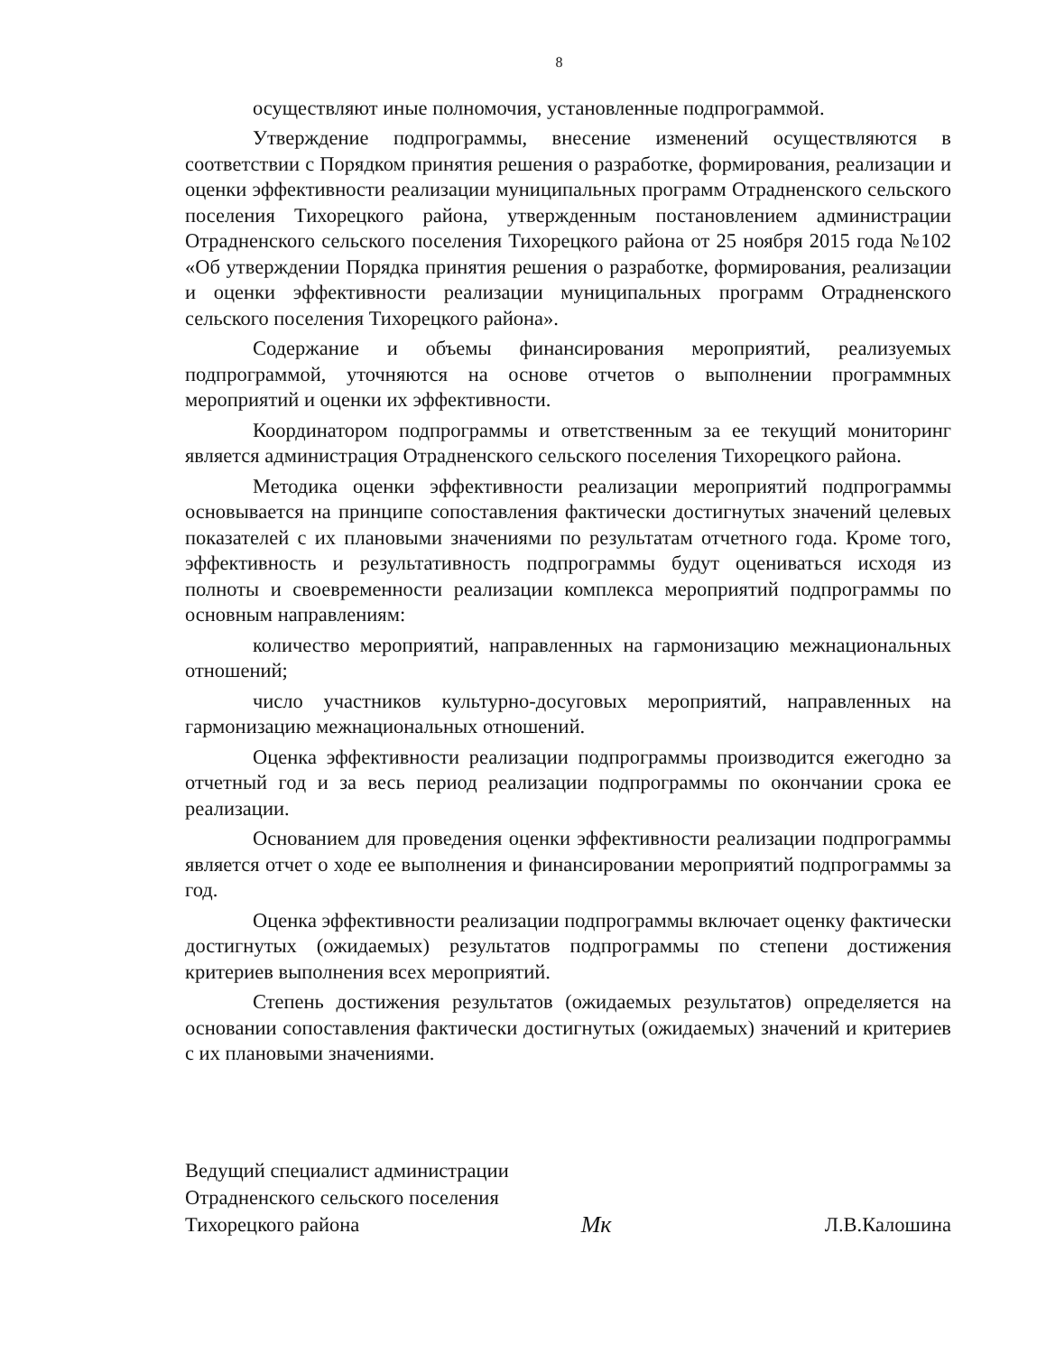8
осуществляют иные полномочия, установленные подпрограммой.
Утверждение подпрограммы, внесение изменений осуществляются в соответствии с Порядком принятия решения о разработке, формирования, реализации и оценки эффективности реализации муниципальных программ Отрадненского сельского поселения Тихорецкого района, утвержденным постановлением администрации Отрадненского сельского поселения Тихорецкого района от 25 ноября 2015 года №102 «Об утверждении Порядка принятия решения о разработке, формирования, реализации и оценки эффективности реализации муниципальных программ Отрадненского сельского поселения Тихорецкого района».
Содержание и объемы финансирования мероприятий, реализуемых подпрограммой, уточняются на основе отчетов о выполнении программных мероприятий и оценки их эффективности.
Координатором подпрограммы и ответственным за ее текущий мониторинг является администрация Отрадненского сельского поселения Тихорецкого района.
Методика оценки эффективности реализации мероприятий подпрограммы основывается на принципе сопоставления фактически достигнутых значений целевых показателей с их плановыми значениями по результатам отчетного года. Кроме того, эффективность и результативность подпрограммы будут оцениваться исходя из полноты и своевременности реализации комплекса мероприятий подпрограммы по основным направлениям:
количество мероприятий, направленных на гармонизацию межнациональных отношений;
число участников культурно-досуговых мероприятий, направленных на гармонизацию межнациональных отношений.
Оценка эффективности реализации подпрограммы производится ежегодно за отчетный год и за весь период реализации подпрограммы по окончании срока ее реализации.
Основанием для проведения оценки эффективности реализации подпрограммы является отчет о ходе ее выполнения и финансировании мероприятий подпрограммы за год.
Оценка эффективности реализации подпрограммы включает оценку фактически достигнутых (ожидаемых) результатов подпрограммы по степени достижения критериев выполнения всех мероприятий.
Степень достижения результатов (ожидаемых результатов) определяется на основании сопоставления фактически достигнутых (ожидаемых) значений и критериев с их плановыми значениями.
Ведущий специалист администрации
Отрадненского сельского поселения
Тихорецкого района
Мк
Л.В.Калошина